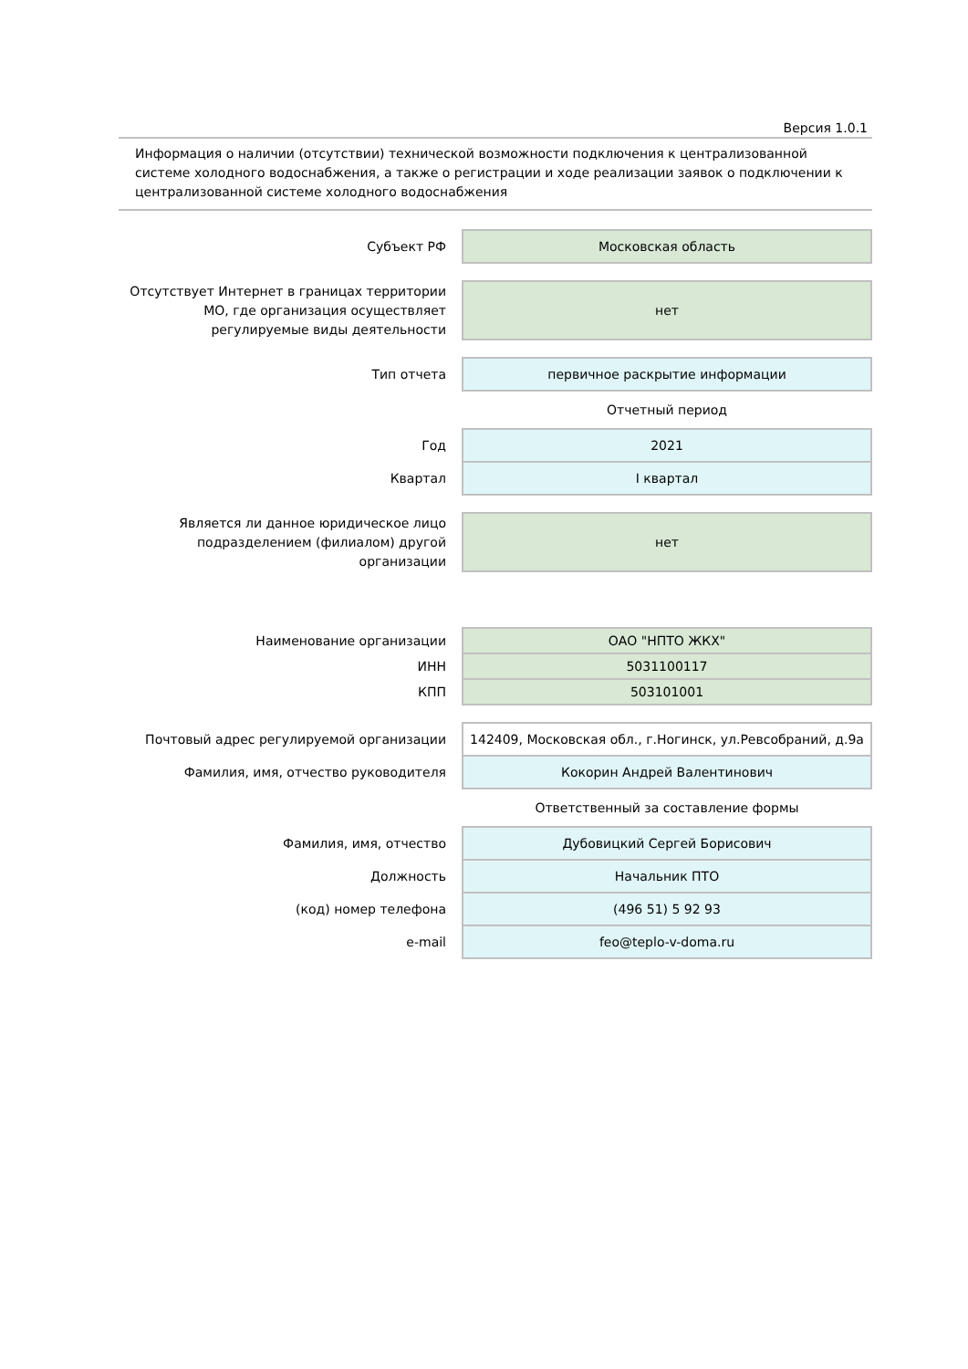Версия 1.0.1
Информация о наличии (отсутствии) технической возможности подключения к централизованной системе холодного водоснабжения, а также о регистрации и ходе реализации заявок о подключении к централизованной системе холодного водоснабжения
| Субъект РФ | Московская область |
| Отсутствует Интернет в границах территории МО, где организация осуществляет регулируемые виды деятельности | нет |
| Тип отчета | первичное раскрытие информации |
| | Отчетный период |
| Год | 2021 |
| Квартал | I квартал |
| Является ли данное юридическое лицо подразделением (филиалом) другой организации | нет |
| Наименование организации | ОАО "НПТО ЖКХ" |
| ИНН | 5031100117 |
| КПП | 503101001 |
| Почтовый адрес регулируемой организации | 142409, Московская обл., г.Ногинск, ул.Ревсобраний, д.9а |
| Фамилия, имя, отчество руководителя | Кокорин Андрей Валентинович |
| | Ответственный за составление формы |
| Фамилия, имя, отчество | Дубовицкий Сергей Борисович |
| Должность | Начальник ПТО |
| (код) номер телефона | (496 51) 5 92 93 |
| e-mail | feo@teplo-v-doma.ru |